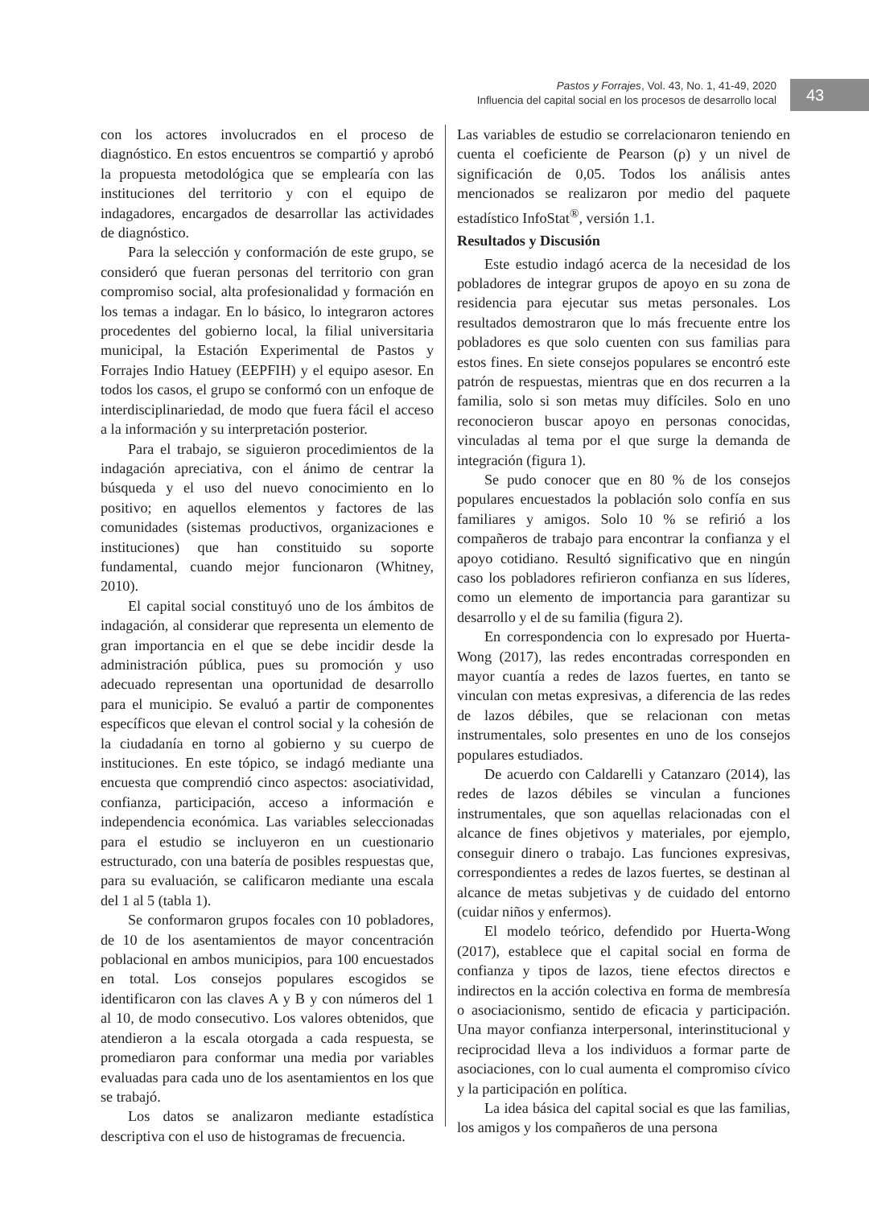Pastos y Forrajes, Vol. 43, No. 1, 41-49, 2020
Influencia del capital social en los procesos de desarrollo local
43
con los actores involucrados en el proceso de diagnóstico. En estos encuentros se compartió y aprobó la propuesta metodológica que se emplearía con las instituciones del territorio y con el equipo de indagadores, encargados de desarrollar las actividades de diagnóstico.
Para la selección y conformación de este grupo, se consideró que fueran personas del territorio con gran compromiso social, alta profesionalidad y formación en los temas a indagar. En lo básico, lo integraron actores procedentes del gobierno local, la filial universitaria municipal, la Estación Experimental de Pastos y Forrajes Indio Hatuey (EEPFIH) y el equipo asesor. En todos los casos, el grupo se conformó con un enfoque de interdisciplinariedad, de modo que fuera fácil el acceso a la información y su interpretación posterior.
Para el trabajo, se siguieron procedimientos de la indagación apreciativa, con el ánimo de centrar la búsqueda y el uso del nuevo conocimiento en lo positivo; en aquellos elementos y factores de las comunidades (sistemas productivos, organizaciones e instituciones) que han constituido su soporte fundamental, cuando mejor funcionaron (Whitney, 2010).
El capital social constituyó uno de los ámbitos de indagación, al considerar que representa un elemento de gran importancia en el que se debe incidir desde la administración pública, pues su promoción y uso adecuado representan una oportunidad de desarrollo para el municipio. Se evaluó a partir de componentes específicos que elevan el control social y la cohesión de la ciudadanía en torno al gobierno y su cuerpo de instituciones. En este tópico, se indagó mediante una encuesta que comprendió cinco aspectos: asociatividad, confianza, participación, acceso a información e independencia económica. Las variables seleccionadas para el estudio se incluyeron en un cuestionario estructurado, con una batería de posibles respuestas que, para su evaluación, se calificaron mediante una escala del 1 al 5 (tabla 1).
Se conformaron grupos focales con 10 pobladores, de 10 de los asentamientos de mayor concentración poblacional en ambos municipios, para 100 encuestados en total. Los consejos populares escogidos se identificaron con las claves A y B y con números del 1 al 10, de modo consecutivo. Los valores obtenidos, que atendieron a la escala otorgada a cada respuesta, se promediaron para conformar una media por variables evaluadas para cada uno de los asentamientos en los que se trabajó.
Los datos se analizaron mediante estadística descriptiva con el uso de histogramas de frecuencia.
Las variables de estudio se correlacionaron teniendo en cuenta el coeficiente de Pearson (ρ) y un nivel de significación de 0,05. Todos los análisis antes mencionados se realizaron por medio del paquete estadístico InfoStat<sup>®</sup>, versión 1.1.
Resultados y Discusión
Este estudio indagó acerca de la necesidad de los pobladores de integrar grupos de apoyo en su zona de residencia para ejecutar sus metas personales. Los resultados demostraron que lo más frecuente entre los pobladores es que solo cuenten con sus familias para estos fines. En siete consejos populares se encontró este patrón de respuestas, mientras que en dos recurren a la familia, solo si son metas muy difíciles. Solo en uno reconocieron buscar apoyo en personas conocidas, vinculadas al tema por el que surge la demanda de integración (figura 1).
Se pudo conocer que en 80 % de los consejos populares encuestados la población solo confía en sus familiares y amigos. Solo 10 % se refirió a los compañeros de trabajo para encontrar la confianza y el apoyo cotidiano. Resultó significativo que en ningún caso los pobladores refirieron confianza en sus líderes, como un elemento de importancia para garantizar su desarrollo y el de su familia (figura 2).
En correspondencia con lo expresado por Huerta-Wong (2017), las redes encontradas corresponden en mayor cuantía a redes de lazos fuertes, en tanto se vinculan con metas expresivas, a diferencia de las redes de lazos débiles, que se relacionan con metas instrumentales, solo presentes en uno de los consejos populares estudiados.
De acuerdo con Caldarelli y Catanzaro (2014), las redes de lazos débiles se vinculan a funciones instrumentales, que son aquellas relacionadas con el alcance de fines objetivos y materiales, por ejemplo, conseguir dinero o trabajo. Las funciones expresivas, correspondientes a redes de lazos fuertes, se destinan al alcance de metas subjetivas y de cuidado del entorno (cuidar niños y enfermos).
El modelo teórico, defendido por Huerta-Wong (2017), establece que el capital social en forma de confianza y tipos de lazos, tiene efectos directos e indirectos en la acción colectiva en forma de membresía o asociacionismo, sentido de eficacia y participación. Una mayor confianza interpersonal, interinstitucional y reciprocidad lleva a los individuos a formar parte de asociaciones, con lo cual aumenta el compromiso cívico y la participación en política.
La idea básica del capital social es que las familias, los amigos y los compañeros de una persona